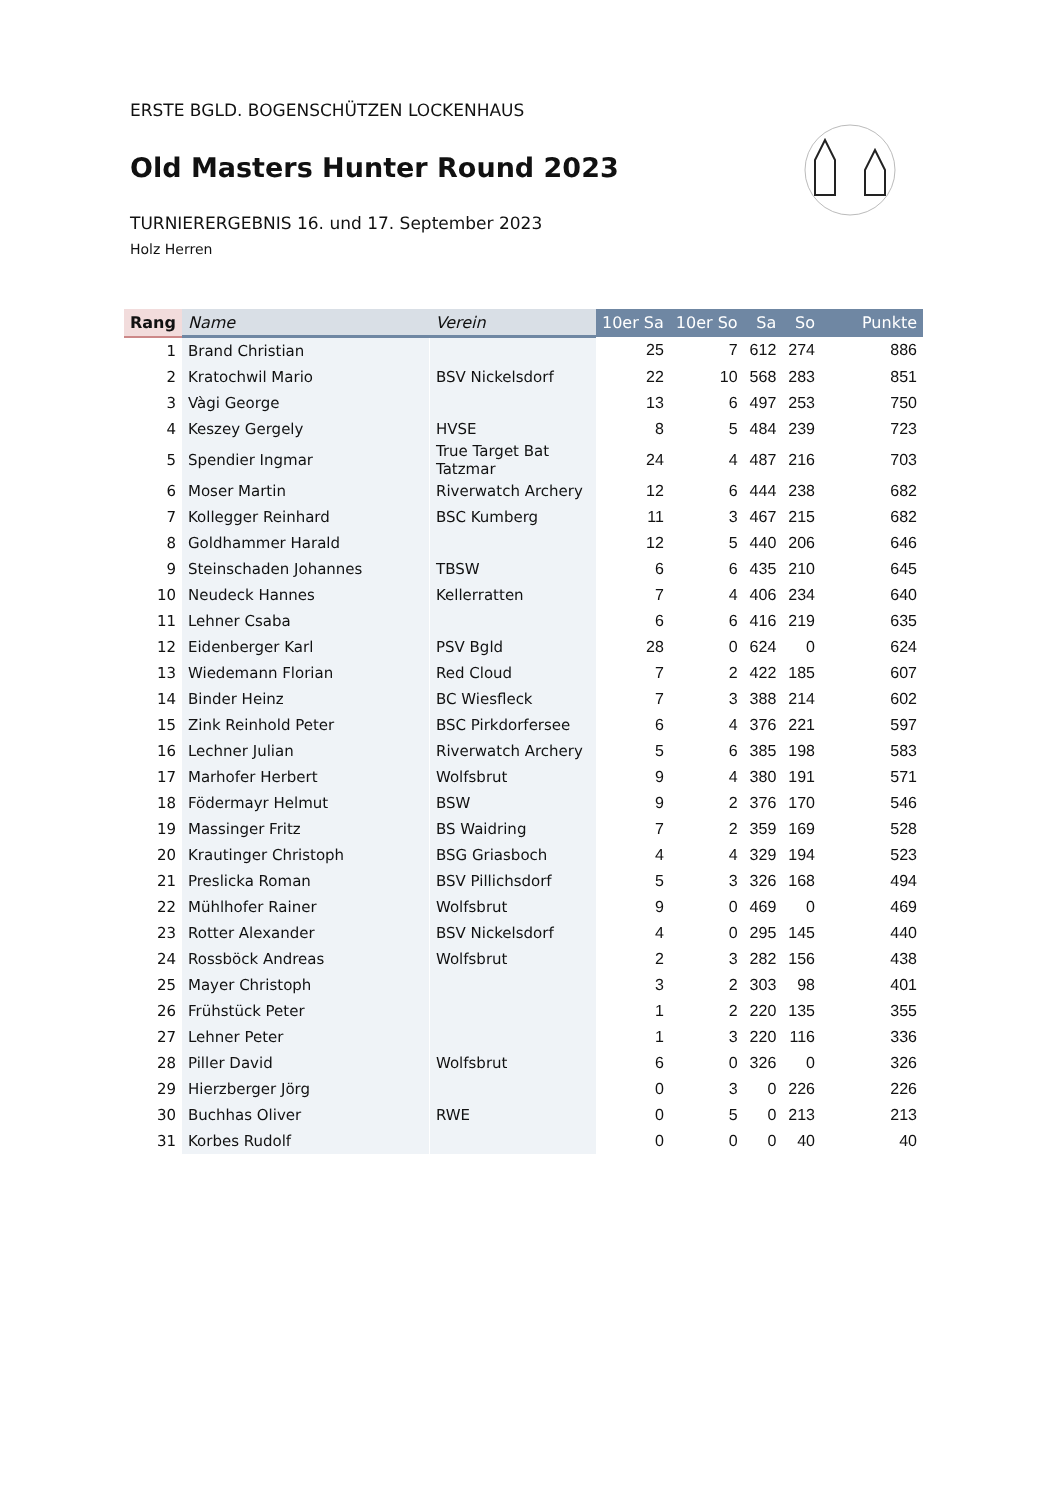ERSTE BGLD. BOGENSCHÜTZEN LOCKENHAUS
Old Masters Hunter Round 2023
TURNIERERGEBNIS 16. und 17. September 2023
Holz Herren
| Rang | Name | Verein | 10er Sa | 10er So | Sa | So | Punkte |
| --- | --- | --- | --- | --- | --- | --- | --- |
| 1 | Brand Christian | | 25 | 7 | 612 | 274 | 886 |
| 2 | Kratochwil Mario | BSV Nickelsdorf | 22 | 10 | 568 | 283 | 851 |
| 3 | Vàgi George | | 13 | 6 | 497 | 253 | 750 |
| 4 | Keszey Gergely | HVSE | 8 | 5 | 484 | 239 | 723 |
| 5 | Spendier Ingmar | True Target Bat Tatzmar | 24 | 4 | 487 | 216 | 703 |
| 6 | Moser Martin | Riverwatch Archery | 12 | 6 | 444 | 238 | 682 |
| 7 | Kollegger Reinhard | BSC Kumberg | 11 | 3 | 467 | 215 | 682 |
| 8 | Goldhammer Harald | | 12 | 5 | 440 | 206 | 646 |
| 9 | Steinschaden Johannes | TBSW | 6 | 6 | 435 | 210 | 645 |
| 10 | Neudeck Hannes | Kellerratten | 7 | 4 | 406 | 234 | 640 |
| 11 | Lehner Csaba | | 6 | 6 | 416 | 219 | 635 |
| 12 | Eidenberger Karl | PSV Bgld | 28 | 0 | 624 | 0 | 624 |
| 13 | Wiedemann Florian | Red Cloud | 7 | 2 | 422 | 185 | 607 |
| 14 | Binder Heinz | BC Wiesfleck | 7 | 3 | 388 | 214 | 602 |
| 15 | Zink Reinhold Peter | BSC Pirkdorfersee | 6 | 4 | 376 | 221 | 597 |
| 16 | Lechner Julian | Riverwatch Archery | 5 | 6 | 385 | 198 | 583 |
| 17 | Marhofer Herbert | Wolfsbrut | 9 | 4 | 380 | 191 | 571 |
| 18 | Födermayr Helmut | BSW | 9 | 2 | 376 | 170 | 546 |
| 19 | Massinger Fritz | BS Waidring | 7 | 2 | 359 | 169 | 528 |
| 20 | Krautinger Christoph | BSG Griasboch | 4 | 4 | 329 | 194 | 523 |
| 21 | Preslicka Roman | BSV Pillichsdorf | 5 | 3 | 326 | 168 | 494 |
| 22 | Mühlhofer Rainer | Wolfsbrut | 9 | 0 | 469 | 0 | 469 |
| 23 | Rotter Alexander | BSV Nickelsdorf | 4 | 0 | 295 | 145 | 440 |
| 24 | Rossböck Andreas | Wolfsbrut | 2 | 3 | 282 | 156 | 438 |
| 25 | Mayer Christoph | | 3 | 2 | 303 | 98 | 401 |
| 26 | Frühstück Peter | | 1 | 2 | 220 | 135 | 355 |
| 27 | Lehner Peter | | 1 | 3 | 220 | 116 | 336 |
| 28 | Piller David | Wolfsbrut | 6 | 0 | 326 | 0 | 326 |
| 29 | Hierzberger Jörg | | 0 | 3 | 0 | 226 | 226 |
| 30 | Buchhas Oliver | RWE | 0 | 5 | 0 | 213 | 213 |
| 31 | Korbes Rudolf | | 0 | 0 | 0 | 40 | 40 |